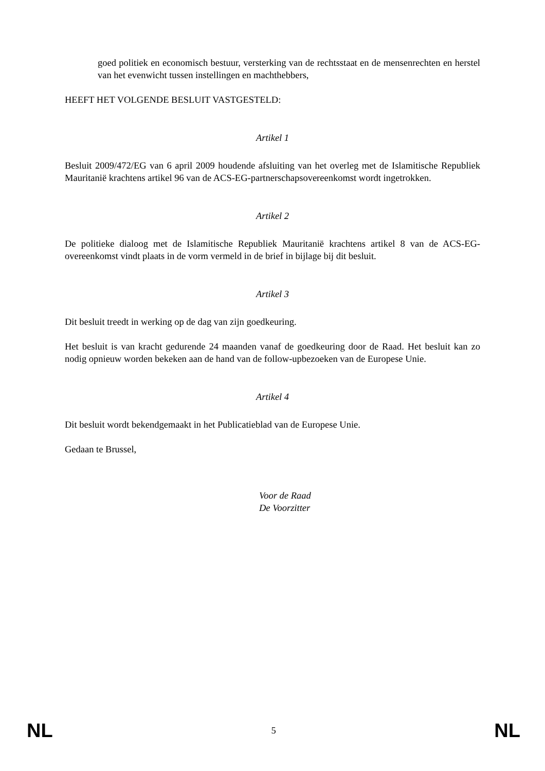goed politiek en economisch bestuur, versterking van de rechtsstaat en de mensenrechten en herstel van het evenwicht tussen instellingen en machthebbers,
HEEFT HET VOLGENDE BESLUIT VASTGESTELD:
Artikel 1
Besluit 2009/472/EG van 6 april 2009 houdende afsluiting van het overleg met de Islamitische Republiek Mauritanië krachtens artikel 96 van de ACS-EG-partnerschapsovereenkomst wordt ingetrokken.
Artikel 2
De politieke dialoog met de Islamitische Republiek Mauritanië krachtens artikel 8 van de ACS-EG-overeenkomst vindt plaats in de vorm vermeld in de brief in bijlage bij dit besluit.
Artikel 3
Dit besluit treedt in werking op de dag van zijn goedkeuring.
Het besluit is van kracht gedurende 24 maanden vanaf de goedkeuring door de Raad. Het besluit kan zo nodig opnieuw worden bekeken aan de hand van de follow-upbezoeken van de Europese Unie.
Artikel 4
Dit besluit wordt bekendgemaakt in het Publicatieblad van de Europese Unie.
Gedaan te Brussel,
Voor de Raad
De Voorzitter
NL 5 NL